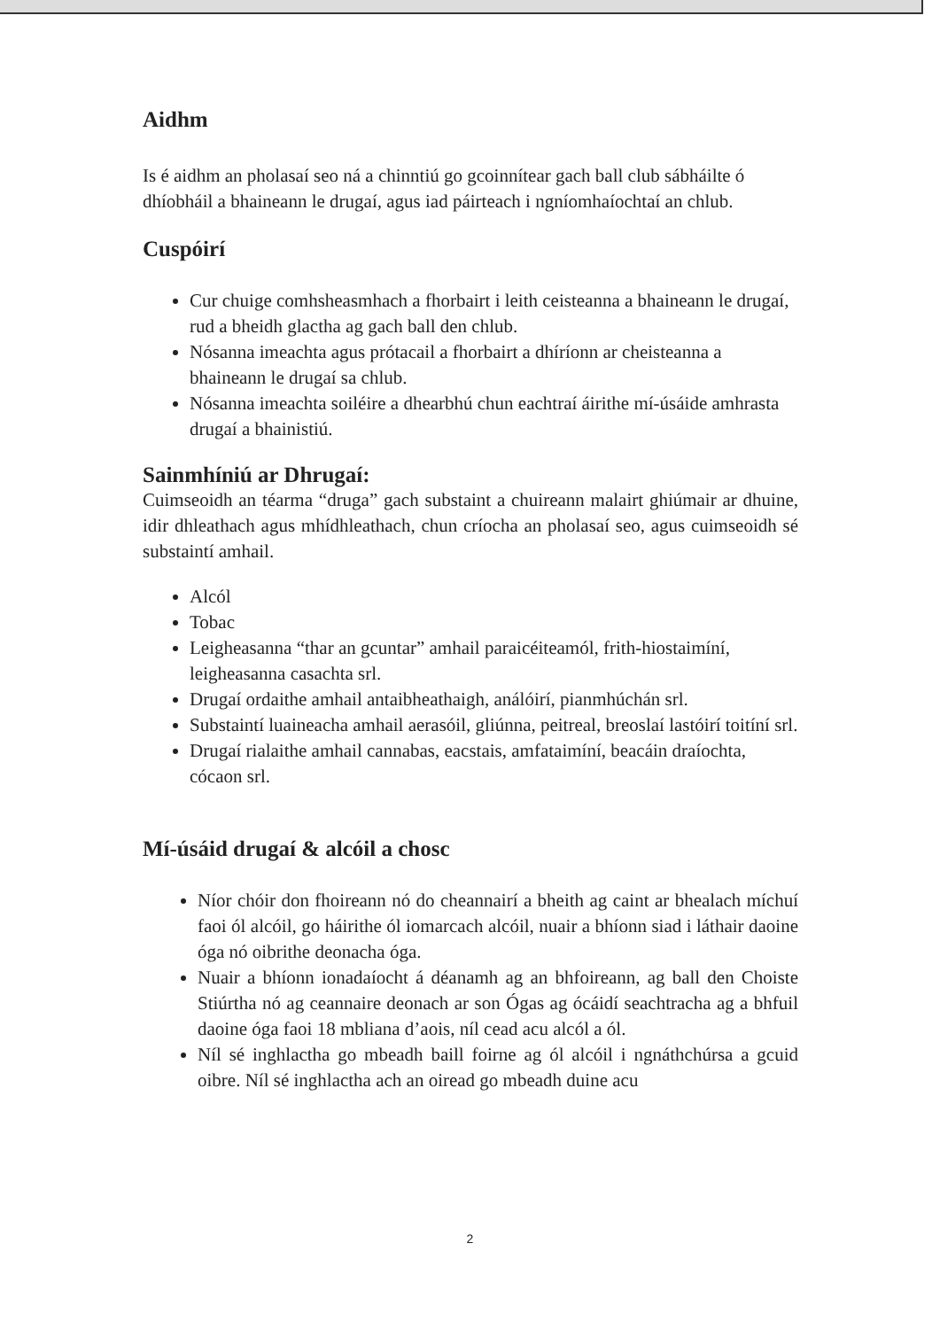Aidhm
Is é aidhm an pholasaí seo ná a chinntiú go gcoinnítear gach ball club sábháilte ó dhíobháil a bhaineann le drugaí, agus iad páirteach i ngníomhaíochtaí an chlub.
Cuspóirí
Cur chuige comhsheasmhach a fhorbairt i leith ceisteanna a bhaineann le drugaí, rud a bheidh glactha ag gach ball den chlub.
Nósanna imeachta agus prótacail a fhorbairt a dhíríonn ar cheisteanna a bhaineann le drugaí sa chlub.
Nósanna imeachta soiléire a dhearbhú chun eachtraí áirithe mí-úsáide amhrasta drugaí a bhainistiú.
Sainmhíniú ar Dhrugaí:
Cuimseoidh an téarma “druga” gach substaint a chuireann malairt ghiúmair ar dhuine, idir dhleathach agus mhídhleathach, chun críocha an pholasaí seo, agus cuimseoidh sé substaintí amhail.
Alcól
Tobac
Leigheasanna “thar an gcuntar” amhail paraicéiteamól, frith-hiostaimíní, leigheasanna casachta srl.
Drugaí ordaithe amhail antaibheathaigh, análóirí, pianmhúchán srl.
Substaintí luaineacha amhail aerasóil, gliúnna, peitreal, breoslaí lastóirí toitíní srl.
Drugaí rialaithe amhail cannabas, eacstais, amfataimíní, beacáin draíochta, cócaon srl.
Mí-úsáid drugaí & alcóil a chosc
Níor chóir don fhoireann nó do cheannairí a bheith ag caint ar bhealach míchuí faoi ól alcóil, go háirithe ól iomarcach alcóil, nuair a bhíonn siad i láthair daoine óga nó oibrithe deonacha óga.
Nuair a bhíonn ionadaíocht á déanamh ag an bhfoireann, ag ball den Choiste Stiúrtha nó ag ceannaire deonach ar son Ógas ag ócáidí seachtracha ag a bhfuil daoine óga faoi 18 mbliana d’aois, níl cead acu alcól a ól.
Níl sé inghlactha go mbeadh baill foirne ag ól alcóil i ngnáthchúrsa a gcuid oibre. Níl sé inghlactha ach an oiread go mbeadh duine acu
2